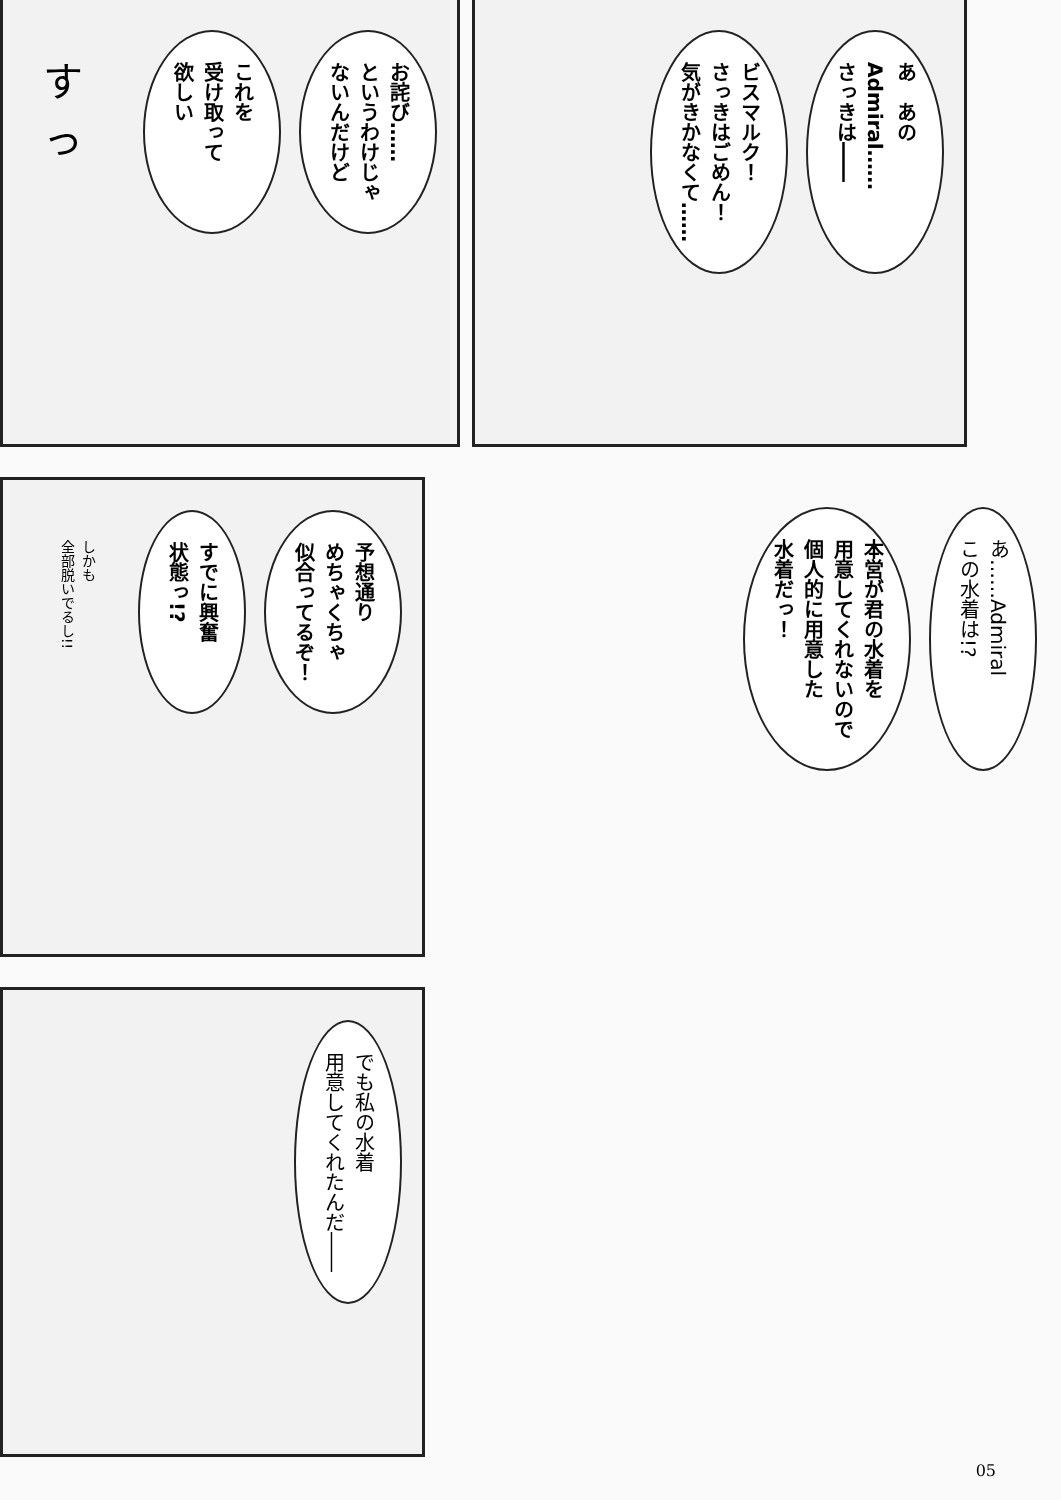お詫び……
というわけじゃ
ないんだけど
これを
受け取って
欲しい
すっ
あ　あの
Admiral……
さっきは――
ビスマルク！
さっきはごめん！
気がきかなくて……
予想通り
めちゃくちゃ
似合ってるぞ！
すでに興奮
状態っ!?
しかも
全部脱いでるし!!
でも私の水着
用意してくれたんだ――
あ……Admiral
この水着は!?
本営が君の水着を
用意してくれないので
個人的に用意した
水着だっ！
05